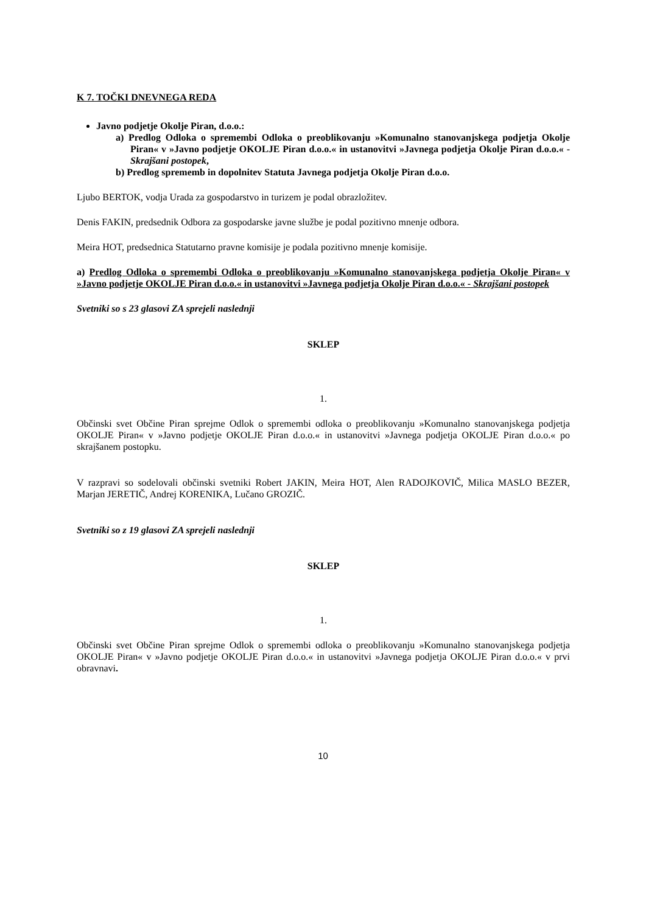K 7. TOČKI DNEVNEGA REDA
Javno podjetje Okolje Piran, d.o.o.:
a) Predlog Odloka o spremembi Odloka o preoblikovanju »Komunalno stanovanjskega podjetja Okolje Piran« v »Javno podjetje OKOLJE Piran d.o.o.« in ustanovitvi »Javnega podjetja Okolje Piran d.o.o.« - Skrajšani postopek,
b) Predlog sprememb in dopolnitev Statuta Javnega podjetja Okolje Piran d.o.o.
Ljubo BERTOK, vodja Urada za gospodarstvo in turizem je podal obrazložitev.
Denis FAKIN, predsednik Odbora za gospodarske javne službe je podal pozitivno mnenje odbora.
Meira HOT, predsednica Statutarno pravne komisije je podala pozitivno mnenje komisije.
a) Predlog Odloka o spremembi Odloka o preoblikovanju »Komunalno stanovanjskega podjetja Okolje Piran« v »Javno podjetje OKOLJE Piran d.o.o.« in ustanovitvi »Javnega podjetja Okolje Piran d.o.o.« - Skrajšani postopek
Svetniki so s 23 glasovi ZA sprejeli naslednji
SKLEP
1.
Občinski svet Občine Piran sprejme Odlok o spremembi odloka o preoblikovanju »Komunalno stanovanjskega podjetja OKOLJE Piran« v »Javno podjetje OKOLJE Piran d.o.o.« in ustanovitvi »Javnega podjetja OKOLJE Piran d.o.o.« po skrajšanem postopku.
V razpravi so sodelovali občinski svetniki Robert JAKIN, Meira HOT, Alen RADOJKOVIČ, Milica MASLO BEZER, Marjan JERETIČ, Andrej KORENIKA, Lučano GROZIČ.
Svetniki so z 19 glasovi ZA sprejeli naslednji
SKLEP
1.
Občinski svet Občine Piran sprejme Odlok o spremembi odloka o preoblikovanju »Komunalno stanovanjskega podjetja OKOLJE Piran« v »Javno podjetje OKOLJE Piran d.o.o.« in ustanovitvi »Javnega podjetja OKOLJE Piran d.o.o.« v prvi obravnavi.
10